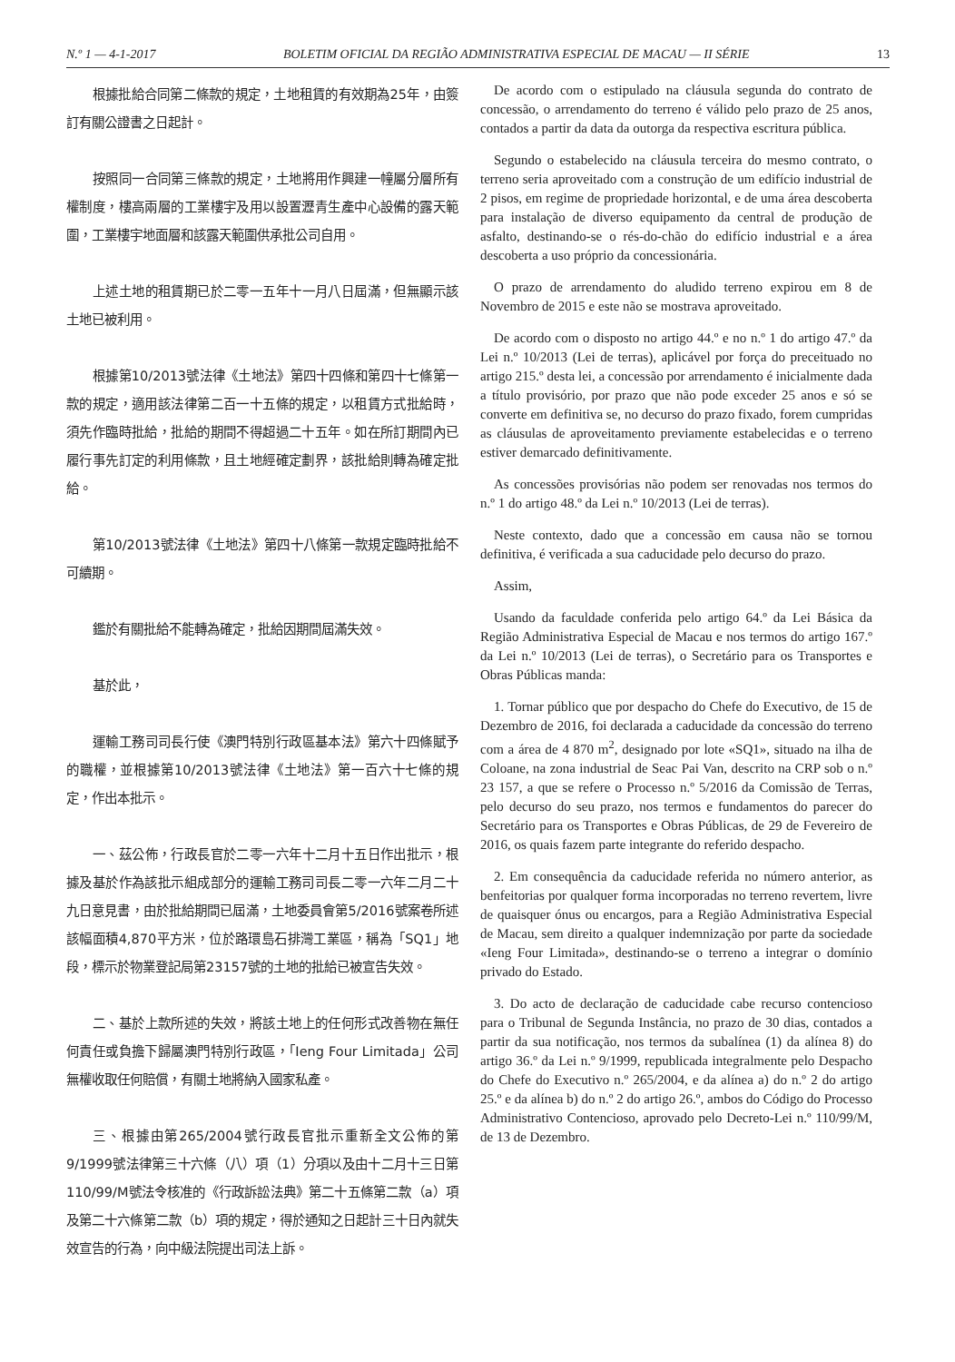N.º 1 — 4-1-2017 BOLETIM OFICIAL DA REGIÃO ADMINISTRATIVA ESPECIAL DE MACAU — II SÉRIE 13
根據批給合同第二條款的規定，土地租賃的有效期為25年，由簽訂有關公證書之日起計。
按照同一合同第三條款的規定，土地將用作興建一幢屬分層所有權制度，樓高兩層的工業樓宇及用以設置瀝青生產中心設備的露天範圍，工業樓宇地面層和該露天範圍供承批公司自用。
上述土地的租賃期已於二零一五年十一月八日屆滿，但無顯示該土地已被利用。
根據第10/2013號法律《土地法》第四十四條和第四十七條第一款的規定，適用該法律第二百一十五條的規定，以租賃方式批給時，須先作臨時批給，批給的期間不得超過二十五年。如在所訂期間內已履行事先訂定的利用條款，且土地經確定劃界，該批給則轉為確定批給。
第10/2013號法律《土地法》第四十八條第一款規定臨時批給不可續期。
鑑於有關批給不能轉為確定，批給因期間屆滿失效。
基於此，
運輸工務司司長行使《澳門特別行政區基本法》第六十四條賦予的職權，並根據第10/2013號法律《土地法》第一百六十七條的規定，作出本批示。
一、茲公佈，行政長官於二零一六年十二月十五日作出批示，根據及基於作為該批示組成部分的運輸工務司司長二零一六年二月二十九日意見書，由於批給期間已屆滿，土地委員會第5/2016號案卷所述該幅面積4,870平方米，位於路環島石排灣工業區，稱為「SQ1」地段，標示於物業登記局第23157號的土地的批給已被宣告失效。
二、基於上款所述的失效，將該土地上的任何形式改善物在無任何責任或負擔下歸屬澳門特別行政區，「Ieng Four Limitada」公司無權收取任何賠償，有關土地將納入國家私產。
三、根據由第265/2004號行政長官批示重新全文公佈的第9/1999號法律第三十六條（八）項（1）分項以及由十二月十三日第110/99/M號法令核准的《行政訴訟法典》第二十五條第二款（a）項及第二十六條第二款（b）項的規定，得於通知之日起計三十日內就失效宣告的行為，向中級法院提出司法上訴。
De acordo com o estipulado na cláusula segunda do contrato de concessão, o arrendamento do terreno é válido pelo prazo de 25 anos, contados a partir da data da outorga da respectiva escritura pública.
Segundo o estabelecido na cláusula terceira do mesmo contrato, o terreno seria aproveitado com a construção de um edifício industrial de 2 pisos, em regime de propriedade horizontal, e de uma área descoberta para instalação de diverso equipamento da central de produção de asfalto, destinando-se o rés-do-chão do edifício industrial e a área descoberta a uso próprio da concessionária.
O prazo de arrendamento do aludido terreno expirou em 8 de Novembro de 2015 e este não se mostrava aproveitado.
De acordo com o disposto no artigo 44.º e no n.º 1 do artigo 47.º da Lei n.º 10/2013 (Lei de terras), aplicável por força do preceituado no artigo 215.º desta lei, a concessão por arrendamento é inicialmente dada a título provisório, por prazo que não pode exceder 25 anos e só se converte em definitiva se, no decurso do prazo fixado, forem cumpridas as cláusulas de aproveitamento previamente estabelecidas e o terreno estiver demarcado definitivamente.
As concessões provisórias não podem ser renovadas nos termos do n.º 1 do artigo 48.º da Lei n.º 10/2013 (Lei de terras).
Neste contexto, dado que a concessão em causa não se tornou definitiva, é verificada a sua caducidade pelo decurso do prazo.
Assim,
Usando da faculdade conferida pelo artigo 64.º da Lei Básica da Região Administrativa Especial de Macau e nos termos do artigo 167.º da Lei n.º 10/2013 (Lei de terras), o Secretário para os Transportes e Obras Públicas manda:
1. Tornar público que por despacho do Chefe do Executivo, de 15 de Dezembro de 2016, foi declarada a caducidade da concessão do terreno com a área de 4 870 m<sup>2</sup>, designado por lote «SQ1», situado na ilha de Coloane, na zona industrial de Seac Pai Van, descrito na CRP sob o n.º 23 157, a que se refere o Processo n.º 5/2016 da Comissão de Terras, pelo decurso do seu prazo, nos termos e fundamentos do parecer do Secretário para os Transportes e Obras Públicas, de 29 de Fevereiro de 2016, os quais fazem parte integrante do referido despacho.
2. Em consequência da caducidade referida no número anterior, as benfeitorias por qualquer forma incorporadas no terreno revertem, livre de quaisquer ónus ou encargos, para a Região Administrativa Especial de Macau, sem direito a qualquer indemnização por parte da sociedade «Ieng Four Limitada», destinando-se o terreno a integrar o domínio privado do Estado.
3. Do acto de declaração de caducidade cabe recurso contencioso para o Tribunal de Segunda Instância, no prazo de 30 dias, contados a partir da sua notificação, nos termos da subalínea (1) da alínea 8) do artigo 36.º da Lei n.º 9/1999, republicada integralmente pelo Despacho do Chefe do Executivo n.º 265/2004, e da alínea a) do n.º 2 do artigo 25.º e da alínea b) do n.º 2 do artigo 26.º, ambos do Código do Processo Administrativo Contencioso, aprovado pelo Decreto-Lei n.º 110/99/M, de 13 de Dezembro.